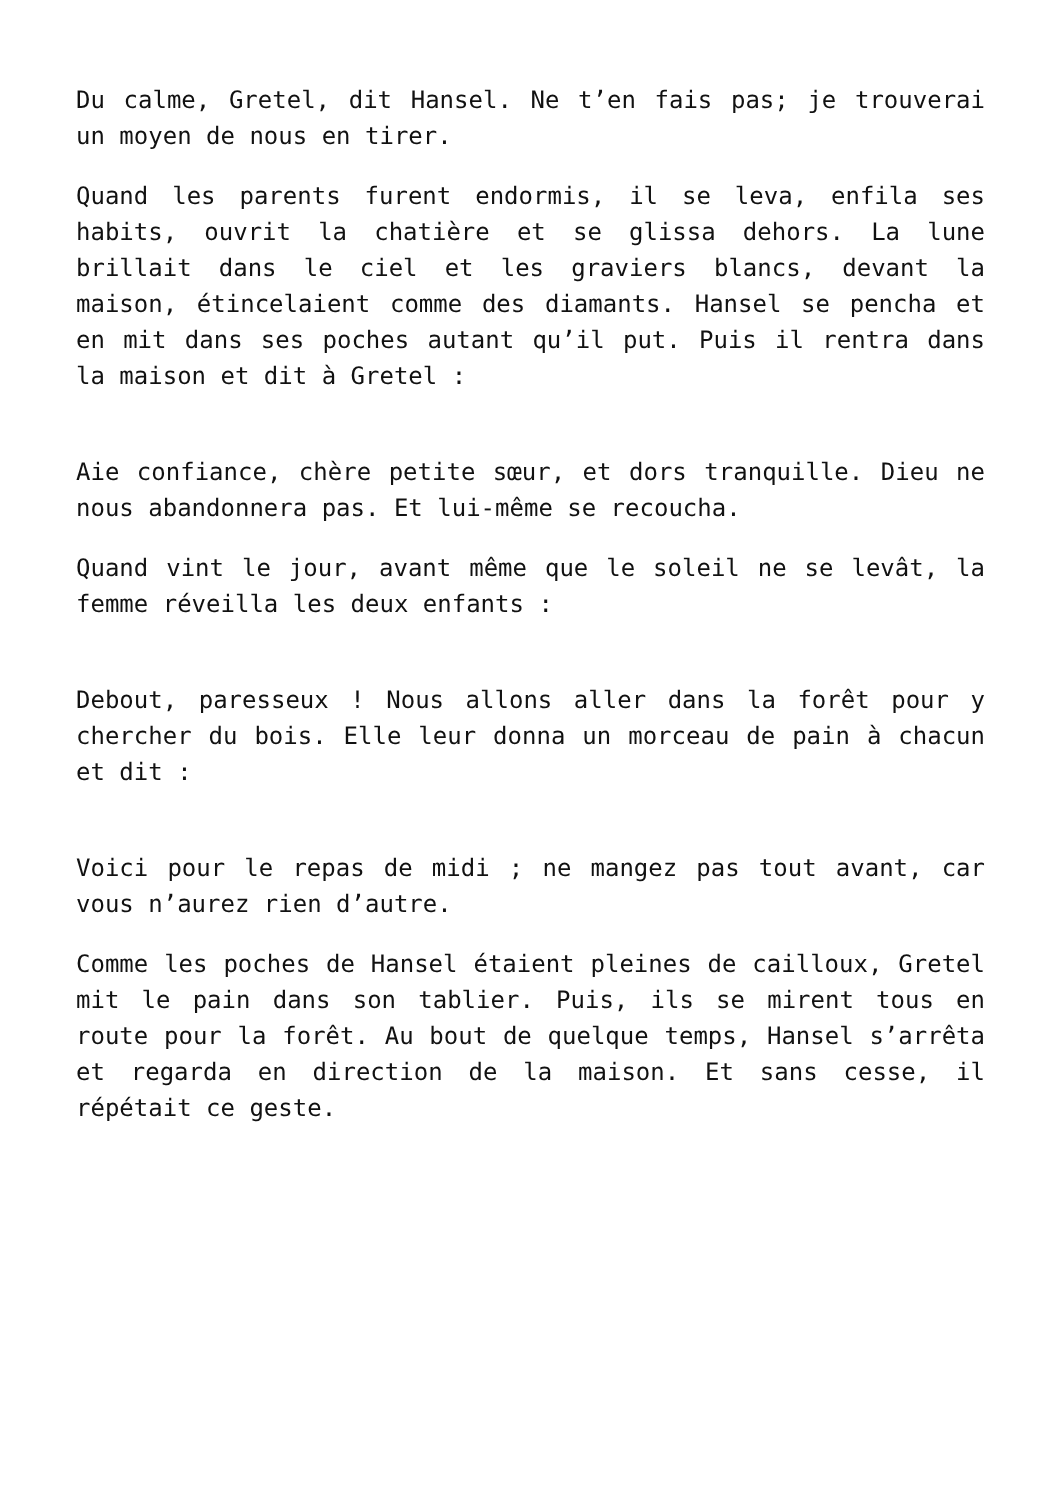Du calme, Gretel, dit Hansel. Ne t’en fais pas; je trouverai un moyen de nous en tirer.
Quand les parents furent endormis, il se leva, enfila ses habits, ouvrit la chatière et se glissa dehors. La lune brillait dans le ciel et les graviers blancs, devant la maison, étincelaient comme des diamants. Hansel se pencha et en mit dans ses poches autant qu’il put. Puis il rentra dans la maison et dit à Gretel :
Aie confiance, chère petite sœur, et dors tranquille. Dieu ne nous abandonnera pas. Et lui-même se recoucha.
Quand vint le jour, avant même que le soleil ne se levât, la femme réveilla les deux enfants :
Debout, paresseux ! Nous allons aller dans la forêt pour y chercher du bois. Elle leur donna un morceau de pain à chacun et dit :
Voici pour le repas de midi ; ne mangez pas tout avant, car vous n’aurez rien d’autre.
Comme les poches de Hansel étaient pleines de cailloux, Gretel mit le pain dans son tablier. Puis, ils se mirent tous en route pour la forêt. Au bout de quelque temps, Hansel s’arrêta et regarda en direction de la maison. Et sans cesse, il répétait ce geste.